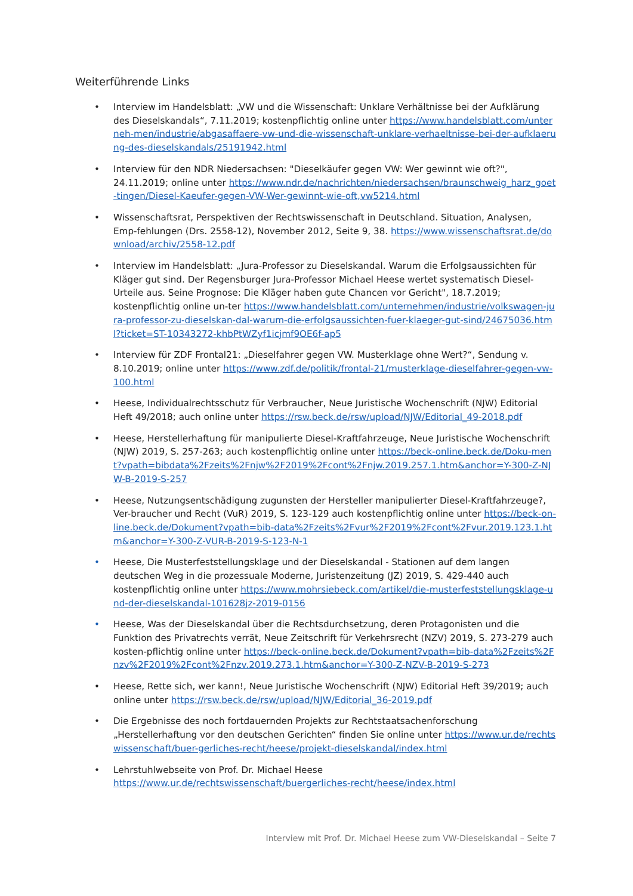Weiterführende Links
• Interview im Handelsblatt: „VW und die Wissenschaft: Unklare Verhältnisse bei der Aufklärung des Dieselskandals“, 7.11.2019; kostenpflichtig online unter https://www.handelsblatt.com/unterneh-men/industrie/abgasaffaere-vw-und-die-wissenschaft-unklare-verhaeltnisse-bei-der-aufklaerung-des-dieselskandals/25191942.html
• Interview für den NDR Niedersachsen: "Dieselkäufer gegen VW: Wer gewinnt wie oft?", 24.11.2019; online unter https://www.ndr.de/nachrichten/niedersachsen/braunschweig_harz_goet-tingen/Diesel-Kaeufer-gegen-VW-Wer-gewinnt-wie-oft,vw5214.html
• Wissenschaftsrat, Perspektiven der Rechtswissenschaft in Deutschland. Situation, Analysen, Emp-fehlungen (Drs. 2558-12), November 2012, Seite 9, 38. https://www.wissenschaftsrat.de/download/archiv/2558-12.pdf
• Interview im Handelsblatt: „Jura-Professor zu Dieselskandal. Warum die Erfolgsaussichten für Kläger gut sind. Der Regensburger Jura-Professor Michael Heese wertet systematisch Diesel-Urteile aus. Seine Prognose: Die Kläger haben gute Chancen vor Gericht", 18.7.2019; kostenpflichtig online un-ter https://www.handelsblatt.com/unternehmen/industrie/volkswagen-jura-professor-zu-dieselskan-dal-warum-die-erfolgsaussichten-fuer-klaeger-gut-sind/24675036.html?ticket=ST-10343272-khbPtWZyf1icjmf9OE6f-ap5
• Interview für ZDF Frontal21: „Dieselfahrer gegen VW. Musterklage ohne Wert?“, Sendung v. 8.10.2019; online unter https://www.zdf.de/politik/frontal-21/musterklage-dieselfahrer-gegen-vw-100.html
• Heese, Individualrechtsschutz für Verbraucher, Neue Juristische Wochenschrift (NJW) Editorial Heft 49/2018; auch online unter https://rsw.beck.de/rsw/upload/NJW/Editorial_49-2018.pdf
• Heese, Herstellerhaftung für manipulierte Diesel-Kraftfahrzeuge, Neue Juristische Wochenschrift (NJW) 2019, S. 257-263; auch kostenpflichtig online unter https://beck-online.beck.de/Doku-ment?vpath=bibdata%2Fzeits%2Fnjw%2F2019%2Fcont%2Fnjw.2019.257.1.htm&anchor=Y-300-Z-NJW-B-2019-S-257
• Heese, Nutzungsentschädigung zugunsten der Hersteller manipulierter Diesel-Kraftfahrzeuge?, Ver-braucher und Recht (VuR) 2019, S. 123-129 auch kostenpflichtig online unter https://beck-on-line.beck.de/Dokument?vpath=bib-data%2Fzeits%2Fvur%2F2019%2Fcont%2Fvur.2019.123.1.htm&anchor=Y-300-Z-VUR-B-2019-S-123-N-1
• Heese, Die Musterfeststellungsklage und der Dieselskandal - Stationen auf dem langen deutschen Weg in die prozessuale Moderne, Juristenzeitung (JZ) 2019, S. 429-440 auch kostenpflichtig online unter https://www.mohrsiebeck.com/artikel/die-musterfeststellungsklage-und-der-dieselskandal-101628jz-2019-0156
• Heese, Was der Dieselskandal über die Rechtsdurchsetzung, deren Protagonisten und die Funktion des Privatrechts verrät, Neue Zeitschrift für Verkehrsrecht (NZV) 2019, S. 273-279 auch kosten-pflichtig online unter https://beck-online.beck.de/Dokument?vpath=bib-data%2Fzeits%2Fnzv%2F2019%2Fcont%2Fnzv.2019.273.1.htm&anchor=Y-300-Z-NZV-B-2019-S-273
• Heese, Rette sich, wer kann!, Neue Juristische Wochenschrift (NJW) Editorial Heft 39/2019; auch online unter https://rsw.beck.de/rsw/upload/NJW/Editorial_36-2019.pdf
• Die Ergebnisse des noch fortdauernden Projekts zur Rechtstaatsachenforschung „Herstellerhaftung vor den deutschen Gerichten“ finden Sie online unter https://www.ur.de/rechtswissenschaft/buer-gerliches-recht/heese/projekt-dieselskandal/index.html
• Lehrstuhlwebseite von Prof. Dr. Michael Heese
https://www.ur.de/rechtswissenschaft/buergerliches-recht/heese/index.html
Interview mit Prof. Dr. Michael Heese zum VW-Dieselskandal – Seite 7